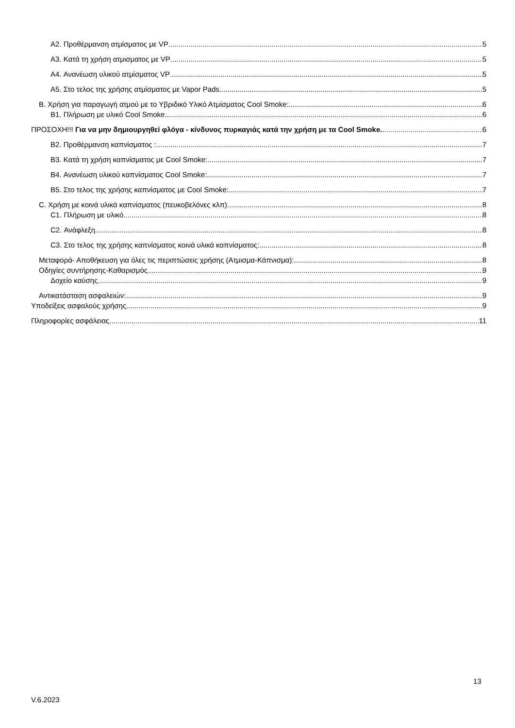A2. Προθέρμανση ατμίσματος με VP 5
A3. Κατά τη χρήση ατμισματος με VP 5
A4. Ανανέωση υλικού ατμίσματος VP 5
A5. Στο τελος της χρήσης ατμίσματος με Vapor Pads 5
B. Χρήση για παραγωγή ατμού με το Υβριδικό Υλικό Ατμίσματος Cool Smoke: 6
B1. Πλήρωση με υλικό Cool Smoke 6
ΠΡΟΣΟΧΗ!!! Για να μην δημιουργηθεί φλόγα - κίνδυνος πυρκαγιάς κατά την χρήση με τα Cool Smoke. 6
B2. Προθέρμανση καπνίσματος : 7
B3. Κατά τη χρήση καπνίσματος με Cool Smoke: 7
B4. Ανανέωση υλικού καπνίσματος Cool Smoke: 7
B5. Στο τελος της χρήσης καπνίσματος με Cool Smoke: 7
C. Χρήση με κοινά υλικά καπνίσματος (πευκοβελόνες κλπ) 8
C1. Πλήρωση με υλικό 8
C2. Ανάφλεξη 8
C3. Στο τελος της χρήσης καπνίσματος κοινά υλικά καπνίσματος: 8
Μεταφορά- Αποθήκευση για όλες τις περιπτώσεις χρήσης (Ατμισμα-Κάπνισμα): 8
Οδηγίες συντήρησης-Καθαρισμός 9
Δοχείο καύσης 9
Αντικατάσταση ασφαλειών: 9
Υποδείξεις ασφαλούς χρήσης 9
Πληροφορίες ασφάλειας 11
13
V.6.2023